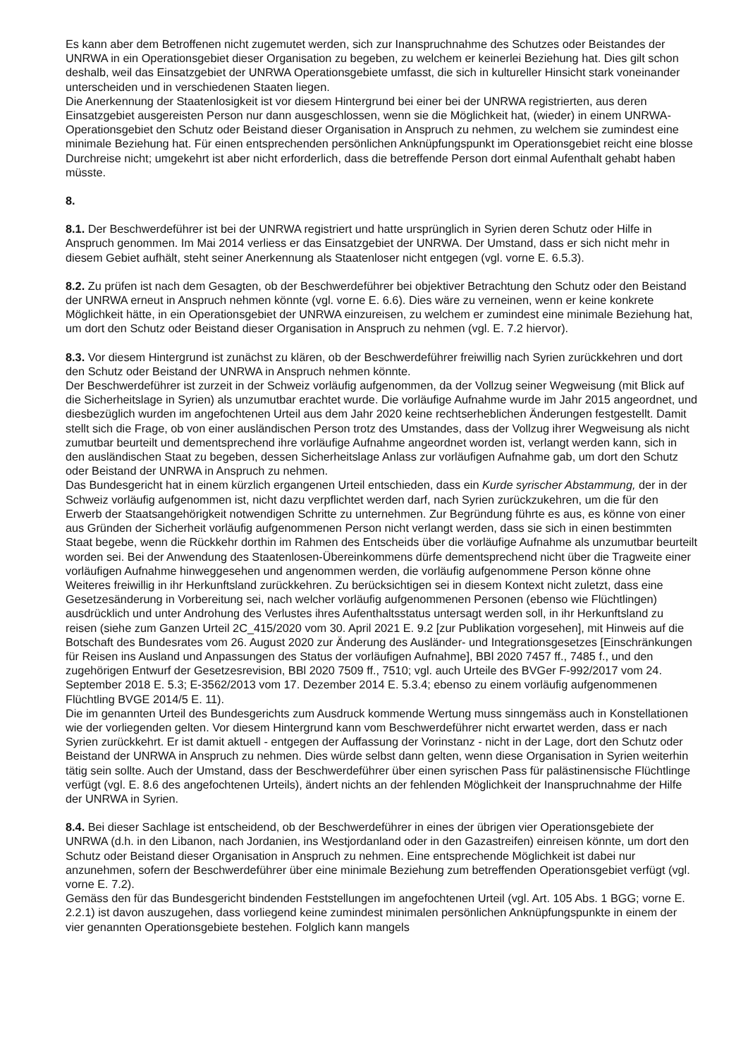Es kann aber dem Betroffenen nicht zugemutet werden, sich zur Inanspruchnahme des Schutzes oder Beistandes der UNRWA in ein Operationsgebiet dieser Organisation zu begeben, zu welchem er keinerlei Beziehung hat. Dies gilt schon deshalb, weil das Einsatzgebiet der UNRWA Operationsgebiete umfasst, die sich in kultureller Hinsicht stark voneinander unterscheiden und in verschiedenen Staaten liegen.
Die Anerkennung der Staatenlosigkeit ist vor diesem Hintergrund bei einer bei der UNRWA registrierten, aus deren Einsatzgebiet ausgereisten Person nur dann ausgeschlossen, wenn sie die Möglichkeit hat, (wieder) in einem UNRWA-Operationsgebiet den Schutz oder Beistand dieser Organisation in Anspruch zu nehmen, zu welchem sie zumindest eine minimale Beziehung hat. Für einen entsprechenden persönlichen Anknüpfungspunkt im Operationsgebiet reicht eine blosse Durchreise nicht; umgekehrt ist aber nicht erforderlich, dass die betreffende Person dort einmal Aufenthalt gehabt haben müsste.
8.
8.1. Der Beschwerdeführer ist bei der UNRWA registriert und hatte ursprünglich in Syrien deren Schutz oder Hilfe in Anspruch genommen. Im Mai 2014 verliess er das Einsatzgebiet der UNRWA. Der Umstand, dass er sich nicht mehr in diesem Gebiet aufhält, steht seiner Anerkennung als Staatenloser nicht entgegen (vgl. vorne E. 6.5.3).
8.2. Zu prüfen ist nach dem Gesagten, ob der Beschwerdeführer bei objektiver Betrachtung den Schutz oder den Beistand der UNRWA erneut in Anspruch nehmen könnte (vgl. vorne E. 6.6). Dies wäre zu verneinen, wenn er keine konkrete Möglichkeit hätte, in ein Operationsgebiet der UNRWA einzureisen, zu welchem er zumindest eine minimale Beziehung hat, um dort den Schutz oder Beistand dieser Organisation in Anspruch zu nehmen (vgl. E. 7.2 hiervor).
8.3. Vor diesem Hintergrund ist zunächst zu klären, ob der Beschwerdeführer freiwillig nach Syrien zurückkehren und dort den Schutz oder Beistand der UNRWA in Anspruch nehmen könnte.
Der Beschwerdeführer ist zurzeit in der Schweiz vorläufig aufgenommen, da der Vollzug seiner Wegweisung (mit Blick auf die Sicherheitslage in Syrien) als unzumutbar erachtet wurde. Die vorläufige Aufnahme wurde im Jahr 2015 angeordnet, und diesbezüglich wurden im angefochtenen Urteil aus dem Jahr 2020 keine rechtserheblichen Änderungen festgestellt. Damit stellt sich die Frage, ob von einer ausländischen Person trotz des Umstandes, dass der Vollzug ihrer Wegweisung als nicht zumutbar beurteilt und dementsprechend ihre vorläufige Aufnahme angeordnet worden ist, verlangt werden kann, sich in den ausländischen Staat zu begeben, dessen Sicherheitslage Anlass zur vorläufigen Aufnahme gab, um dort den Schutz oder Beistand der UNRWA in Anspruch zu nehmen.
Das Bundesgericht hat in einem kürzlich ergangenen Urteil entschieden, dass ein Kurde syrischer Abstammung, der in der Schweiz vorläufig aufgenommen ist, nicht dazu verpflichtet werden darf, nach Syrien zurückzukehren, um die für den Erwerb der Staatsangehörigkeit notwendigen Schritte zu unternehmen. Zur Begründung führte es aus, es könne von einer aus Gründen der Sicherheit vorläufig aufgenommenen Person nicht verlangt werden, dass sie sich in einen bestimmten Staat begebe, wenn die Rückkehr dorthin im Rahmen des Entscheids über die vorläufige Aufnahme als unzumutbar beurteilt worden sei. Bei der Anwendung des Staatenlosen-Übereinkommens dürfe dementsprechend nicht über die Tragweite einer vorläufigen Aufnahme hinweggesehen und angenommen werden, die vorläufig aufgenommene Person könne ohne Weiteres freiwillig in ihr Herkunftsland zurückkehren. Zu berücksichtigen sei in diesem Kontext nicht zuletzt, dass eine Gesetzesänderung in Vorbereitung sei, nach welcher vorläufig aufgenommenen Personen (ebenso wie Flüchtlingen) ausdrücklich und unter Androhung des Verlustes ihres Aufenthaltsstatus untersagt werden soll, in ihr Herkunftsland zu reisen (siehe zum Ganzen Urteil 2C_415/2020 vom 30. April 2021 E. 9.2 [zur Publikation vorgesehen], mit Hinweis auf die Botschaft des Bundesrates vom 26. August 2020 zur Änderung des Ausländer- und Integrationsgesetzes [Einschränkungen für Reisen ins Ausland und Anpassungen des Status der vorläufigen Aufnahme], BBl 2020 7457 ff., 7485 f., und den zugehörigen Entwurf der Gesetzesrevision, BBl 2020 7509 ff., 7510; vgl. auch Urteile des BVGer F-992/2017 vom 24. September 2018 E. 5.3; E-3562/2013 vom 17. Dezember 2014 E. 5.3.4; ebenso zu einem vorläufig aufgenommenen Flüchtling BVGE 2014/5 E. 11).
Die im genannten Urteil des Bundesgerichts zum Ausdruck kommende Wertung muss sinngemäss auch in Konstellationen wie der vorliegenden gelten. Vor diesem Hintergrund kann vom Beschwerdeführer nicht erwartet werden, dass er nach Syrien zurückkehrt. Er ist damit aktuell - entgegen der Auffassung der Vorinstanz - nicht in der Lage, dort den Schutz oder Beistand der UNRWA in Anspruch zu nehmen. Dies würde selbst dann gelten, wenn diese Organisation in Syrien weiterhin tätig sein sollte. Auch der Umstand, dass der Beschwerdeführer über einen syrischen Pass für palästinensische Flüchtlinge verfügt (vgl. E. 8.6 des angefochtenen Urteils), ändert nichts an der fehlenden Möglichkeit der Inanspruchnahme der Hilfe der UNRWA in Syrien.
8.4. Bei dieser Sachlage ist entscheidend, ob der Beschwerdeführer in eines der übrigen vier Operationsgebiete der UNRWA (d.h. in den Libanon, nach Jordanien, ins Westjordanland oder in den Gazastreifen) einreisen könnte, um dort den Schutz oder Beistand dieser Organisation in Anspruch zu nehmen. Eine entsprechende Möglichkeit ist dabei nur anzunehmen, sofern der Beschwerdeführer über eine minimale Beziehung zum betreffenden Operationsgebiet verfügt (vgl. vorne E. 7.2).
Gemäss den für das Bundesgericht bindenden Feststellungen im angefochtenen Urteil (vgl. Art. 105 Abs. 1 BGG; vorne E. 2.2.1) ist davon auszugehen, dass vorliegend keine zumindest minimalen persönlichen Anknüpfungspunkte in einem der vier genannten Operationsgebiete bestehen. Folglich kann mangels